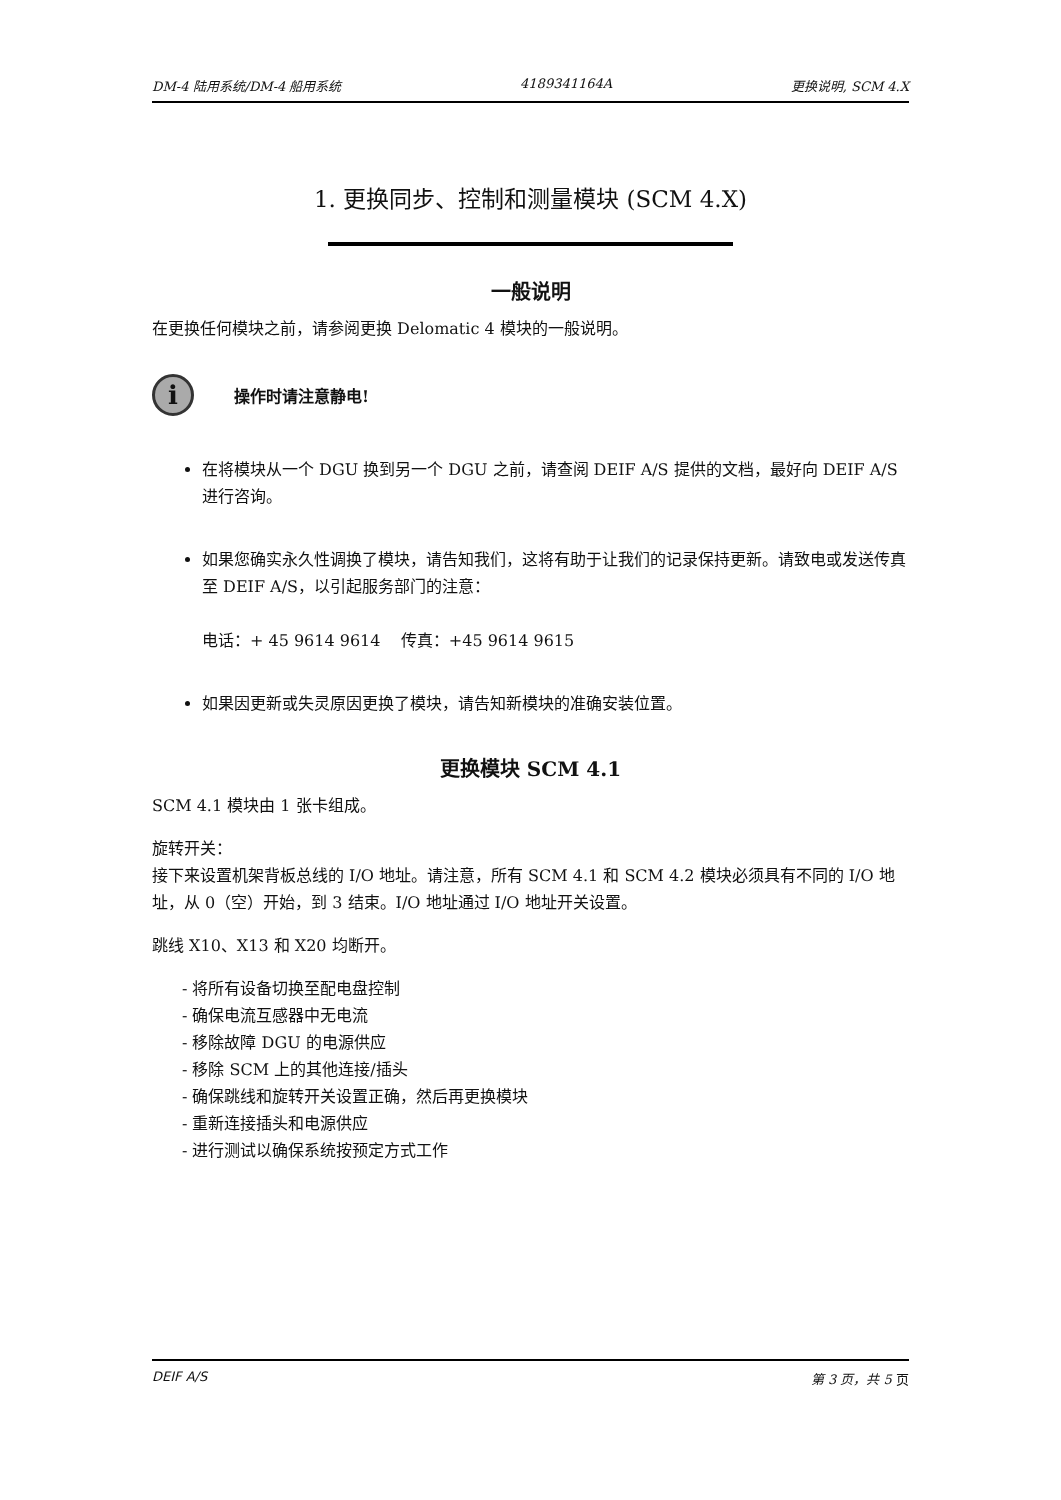DM-4 陆用系统/DM-4 船用系统 4189341164A 更换说明, SCM 4.X
1. 更换同步、控制和测量模块 (SCM 4.X)
一般说明
在更换任何模块之前，请参阅更换 Delomatic 4 模块的一般说明。
i
操作时请注意静电!
在将模块从一个 DGU 换到另一个 DGU 之前，请查阅 DEIF A/S 提供的文档，最好向 DEIF A/S 进行咨询。
如果您确实永久性调换了模块，请告知我们，这将有助于让我们的记录保持更新。请致电或发送传真至 DEIF A/S，以引起服务部门的注意：
电话：+ 45 9614 9614 传真：+45 9614 9615
如果因更新或失灵原因更换了模块，请告知新模块的准确安装位置。
更换模块 SCM 4.1
SCM 4.1 模块由 1 张卡组成。
旋转开关：
接下来设置机架背板总线的 I/O 地址。请注意，所有 SCM 4.1 和 SCM 4.2 模块必须具有不同的 I/O 地址，从 0（空）开始，到 3 结束。I/O 地址通过 I/O 地址开关设置。
跳线 X10、X13 和 X20 均断开。
- 将所有设备切换至配电盘控制
- 确保电流互感器中无电流
- 移除故障 DGU 的电源供应
- 移除 SCM 上的其他连接/插头
- 确保跳线和旋转开关设置正确，然后再更换模块
- 重新连接插头和电源供应
- 进行测试以确保系统按预定方式工作
DEIF A/S 第 3 页，共 5 页